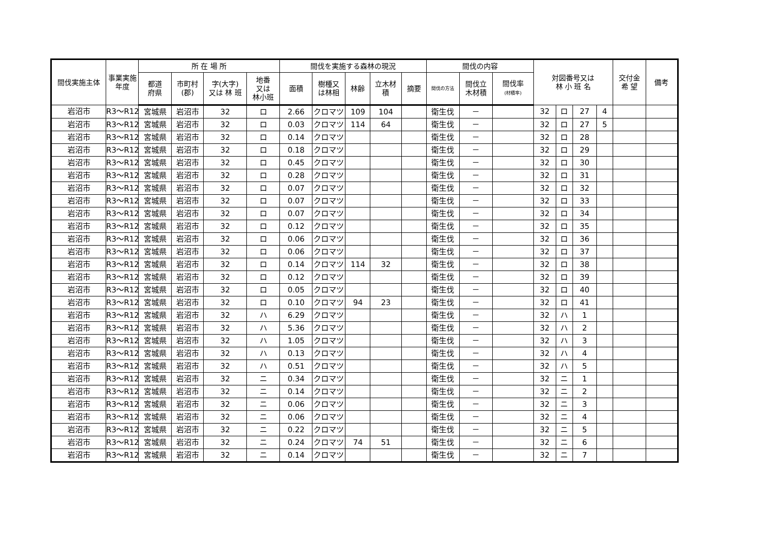| 間伐実施主体 | 事業実施年度 | 所 在 場 所 | | | | 間伐を実施する森林の現況 | | | | | 間伐の内容 | | | 対図番号又は 林 小 班 名 | | | | 交付金 希 望 | 備考 |
| --- | --- | --- | --- | --- | --- | --- | --- | --- | --- | --- | --- | --- | --- | --- | --- | --- | --- | --- | --- |
| | | 都道 府県 | 市町村 (郡) | 字(大字) 又は 林 班 | 地番 又は 林小班 | 面積 | 樹種又 は林相 | 林齢 | 立木材 積 | 摘要 | 間伐の方法 | 間伐立 木材積 | 間伐率 (材積率) | | | | | | |
| 岩沼市 | R3～R12 | 宮城県 | 岩沼市 | 32 | ロ | 2.66 | クロマツ | 109 | 104 | | 衛生伐 | － | | 32 | ロ | 27 | 4 | | |
| 岩沼市 | R3～R12 | 宮城県 | 岩沼市 | 32 | ロ | 0.03 | クロマツ | 114 | 64 | | 衛生伐 | － | | 32 | ロ | 27 | 5 | | |
| 岩沼市 | R3～R12 | 宮城県 | 岩沼市 | 32 | ロ | 0.14 | クロマツ | | | | 衛生伐 | － | | 32 | ロ | 28 | | | |
| 岩沼市 | R3～R12 | 宮城県 | 岩沼市 | 32 | ロ | 0.18 | クロマツ | | | | 衛生伐 | － | | 32 | ロ | 29 | | | |
| 岩沼市 | R3～R12 | 宮城県 | 岩沼市 | 32 | ロ | 0.45 | クロマツ | | | | 衛生伐 | － | | 32 | ロ | 30 | | | |
| 岩沼市 | R3～R12 | 宮城県 | 岩沼市 | 32 | ロ | 0.28 | クロマツ | | | | 衛生伐 | － | | 32 | ロ | 31 | | | |
| 岩沼市 | R3～R12 | 宮城県 | 岩沼市 | 32 | ロ | 0.07 | クロマツ | | | | 衛生伐 | － | | 32 | ロ | 32 | | | |
| 岩沼市 | R3～R12 | 宮城県 | 岩沼市 | 32 | ロ | 0.07 | クロマツ | | | | 衛生伐 | － | | 32 | ロ | 33 | | | |
| 岩沼市 | R3～R12 | 宮城県 | 岩沼市 | 32 | ロ | 0.07 | クロマツ | | | | 衛生伐 | － | | 32 | ロ | 34 | | | |
| 岩沼市 | R3～R12 | 宮城県 | 岩沼市 | 32 | ロ | 0.12 | クロマツ | | | | 衛生伐 | － | | 32 | ロ | 35 | | | |
| 岩沼市 | R3～R12 | 宮城県 | 岩沼市 | 32 | ロ | 0.06 | クロマツ | | | | 衛生伐 | － | | 32 | ロ | 36 | | | |
| 岩沼市 | R3～R12 | 宮城県 | 岩沼市 | 32 | ロ | 0.06 | クロマツ | | | | 衛生伐 | － | | 32 | ロ | 37 | | | |
| 岩沼市 | R3～R12 | 宮城県 | 岩沼市 | 32 | ロ | 0.14 | クロマツ | 114 | 32 | | 衛生伐 | － | | 32 | ロ | 38 | | | |
| 岩沼市 | R3～R12 | 宮城県 | 岩沼市 | 32 | ロ | 0.12 | クロマツ | | | | 衛生伐 | － | | 32 | ロ | 39 | | | |
| 岩沼市 | R3～R12 | 宮城県 | 岩沼市 | 32 | ロ | 0.05 | クロマツ | | | | 衛生伐 | － | | 32 | ロ | 40 | | | |
| 岩沼市 | R3～R12 | 宮城県 | 岩沼市 | 32 | ロ | 0.10 | クロマツ | 94 | 23 | | 衛生伐 | － | | 32 | ロ | 41 | | | |
| 岩沼市 | R3～R12 | 宮城県 | 岩沼市 | 32 | ハ | 6.29 | クロマツ | | | | 衛生伐 | － | | 32 | ハ | 1 | | | |
| 岩沼市 | R3～R12 | 宮城県 | 岩沼市 | 32 | ハ | 5.36 | クロマツ | | | | 衛生伐 | － | | 32 | ハ | 2 | | | |
| 岩沼市 | R3～R12 | 宮城県 | 岩沼市 | 32 | ハ | 1.05 | クロマツ | | | | 衛生伐 | － | | 32 | ハ | 3 | | | |
| 岩沼市 | R3～R12 | 宮城県 | 岩沼市 | 32 | ハ | 0.13 | クロマツ | | | | 衛生伐 | － | | 32 | ハ | 4 | | | |
| 岩沼市 | R3～R12 | 宮城県 | 岩沼市 | 32 | ハ | 0.51 | クロマツ | | | | 衛生伐 | － | | 32 | ハ | 5 | | | |
| 岩沼市 | R3～R12 | 宮城県 | 岩沼市 | 32 | ニ | 0.34 | クロマツ | | | | 衛生伐 | － | | 32 | ニ | 1 | | | |
| 岩沼市 | R3～R12 | 宮城県 | 岩沼市 | 32 | ニ | 0.14 | クロマツ | | | | 衛生伐 | － | | 32 | ニ | 2 | | | |
| 岩沼市 | R3～R12 | 宮城県 | 岩沼市 | 32 | ニ | 0.06 | クロマツ | | | | 衛生伐 | － | | 32 | ニ | 3 | | | |
| 岩沼市 | R3～R12 | 宮城県 | 岩沼市 | 32 | ニ | 0.06 | クロマツ | | | | 衛生伐 | － | | 32 | ニ | 4 | | | |
| 岩沼市 | R3～R12 | 宮城県 | 岩沼市 | 32 | ニ | 0.22 | クロマツ | | | | 衛生伐 | － | | 32 | ニ | 5 | | | |
| 岩沼市 | R3～R12 | 宮城県 | 岩沼市 | 32 | ニ | 0.24 | クロマツ | 74 | 51 | | 衛生伐 | － | | 32 | ニ | 6 | | | |
| 岩沼市 | R3～R12 | 宮城県 | 岩沼市 | 32 | ニ | 0.14 | クロマツ | | | | 衛生伐 | － | | 32 | ニ | 7 | | | |